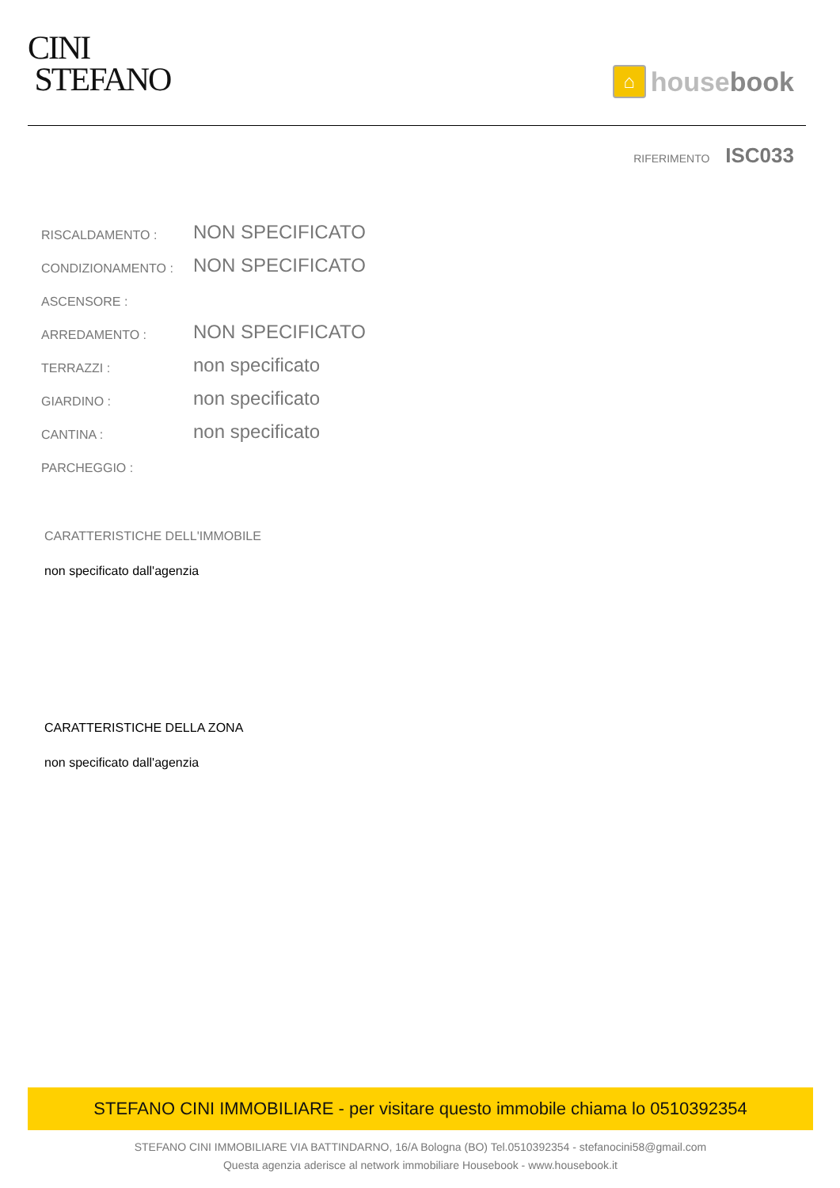CINI
STEFANO
⌂ house book
RIFERIMENTO ISC033
| RISCALDAMENTO : | NON SPECIFICATO |
| CONDIZIONAMENTO : | NON SPECIFICATO |
| ASCENSORE : | |
| ARREDAMENTO : | NON SPECIFICATO |
| TERRAZZI : | non specificato |
| GIARDINO : | non specificato |
| CANTINA : | non specificato |
| PARCHEGGIO : | |
CARATTERISTICHE DELL'IMMOBILE
non specificato dall'agenzia
CARATTERISTICHE DELLA ZONA
non specificato dall'agenzia
STEFANO CINI IMMOBILIARE - per visitare questo immobile chiama lo 0510392354
STEFANO CINI IMMOBILIARE VIA BATTINDARNO, 16/A Bologna (BO) Tel.0510392354 - stefanocini58@gmail.com
Questa agenzia aderisce al network immobiliare Housebook - www.housebook.it